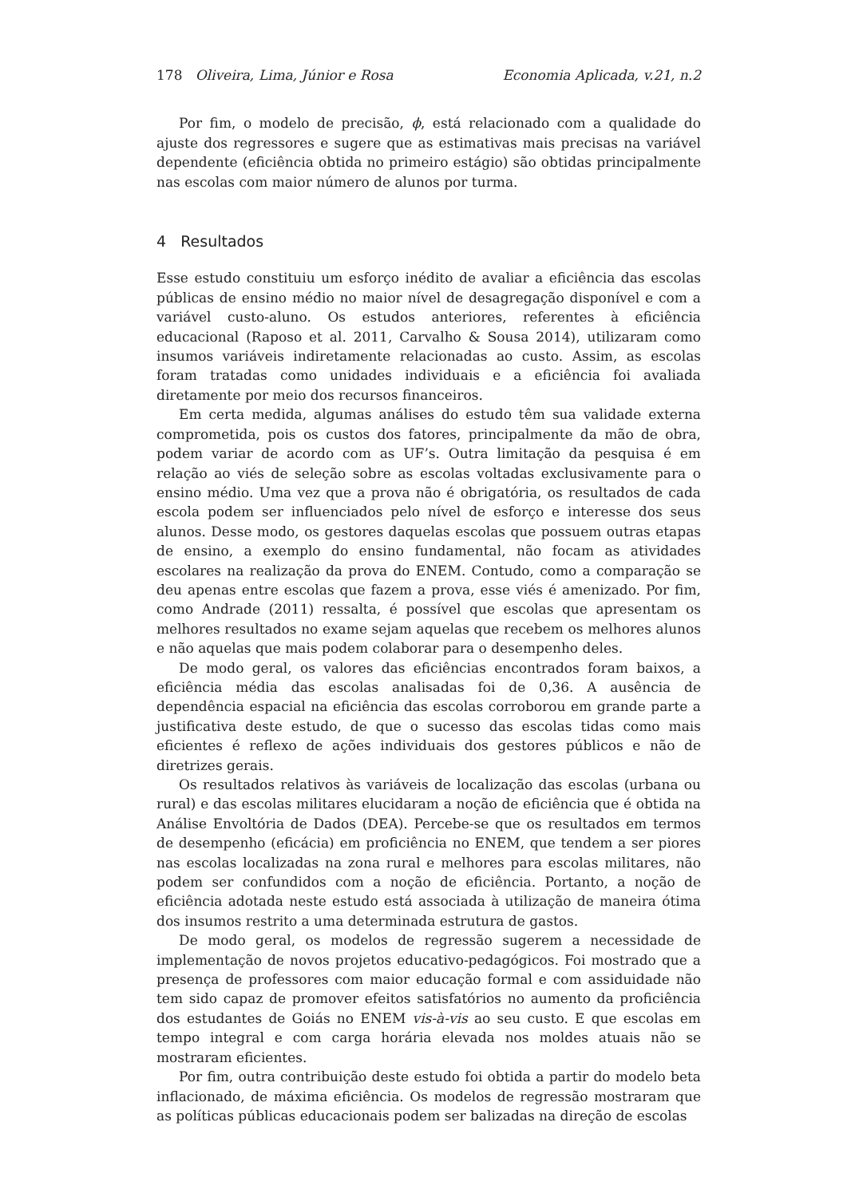178 Oliveira, Lima, Júnior e Rosa Economia Aplicada, v.21, n.2
Por fim, o modelo de precisão, ϕ, está relacionado com a qualidade do ajuste dos regressores e sugere que as estimativas mais precisas na variável dependente (eficiência obtida no primeiro estágio) são obtidas principalmente nas escolas com maior número de alunos por turma.
4 Resultados
Esse estudo constituiu um esforço inédito de avaliar a eficiência das escolas públicas de ensino médio no maior nível de desagregação disponível e com a variável custo-aluno. Os estudos anteriores, referentes à eficiência educacional (Raposo et al. 2011, Carvalho & Sousa 2014), utilizaram como insumos variáveis indiretamente relacionadas ao custo. Assim, as escolas foram tratadas como unidades individuais e a eficiência foi avaliada diretamente por meio dos recursos financeiros.
Em certa medida, algumas análises do estudo têm sua validade externa comprometida, pois os custos dos fatores, principalmente da mão de obra, podem variar de acordo com as UF’s. Outra limitação da pesquisa é em relação ao viés de seleção sobre as escolas voltadas exclusivamente para o ensino médio. Uma vez que a prova não é obrigatória, os resultados de cada escola podem ser influenciados pelo nível de esforço e interesse dos seus alunos. Desse modo, os gestores daquelas escolas que possuem outras etapas de ensino, a exemplo do ensino fundamental, não focam as atividades escolares na realização da prova do ENEM. Contudo, como a comparação se deu apenas entre escolas que fazem a prova, esse viés é amenizado. Por fim, como Andrade (2011) ressalta, é possível que escolas que apresentam os melhores resultados no exame sejam aquelas que recebem os melhores alunos e não aquelas que mais podem colaborar para o desempenho deles.
De modo geral, os valores das eficiências encontrados foram baixos, a eficiência média das escolas analisadas foi de 0,36. A ausência de dependência espacial na eficiência das escolas corroborou em grande parte a justificativa deste estudo, de que o sucesso das escolas tidas como mais eficientes é reflexo de ações individuais dos gestores públicos e não de diretrizes gerais.
Os resultados relativos às variáveis de localização das escolas (urbana ou rural) e das escolas militares elucidaram a noção de eficiência que é obtida na Análise Envoltória de Dados (DEA). Percebe-se que os resultados em termos de desempenho (eficácia) em proficiência no ENEM, que tendem a ser piores nas escolas localizadas na zona rural e melhores para escolas militares, não podem ser confundidos com a noção de eficiência. Portanto, a noção de eficiência adotada neste estudo está associada à utilização de maneira ótima dos insumos restrito a uma determinada estrutura de gastos.
De modo geral, os modelos de regressão sugerem a necessidade de implementação de novos projetos educativo-pedagógicos. Foi mostrado que a presença de professores com maior educação formal e com assiduidade não tem sido capaz de promover efeitos satisfatórios no aumento da proficiência dos estudantes de Goiás no ENEM vis-à-vis ao seu custo. E que escolas em tempo integral e com carga horária elevada nos moldes atuais não se mostraram eficientes.
Por fim, outra contribuição deste estudo foi obtida a partir do modelo beta inflacionado, de máxima eficiência. Os modelos de regressão mostraram que as políticas públicas educacionais podem ser balizadas na direção de escolas